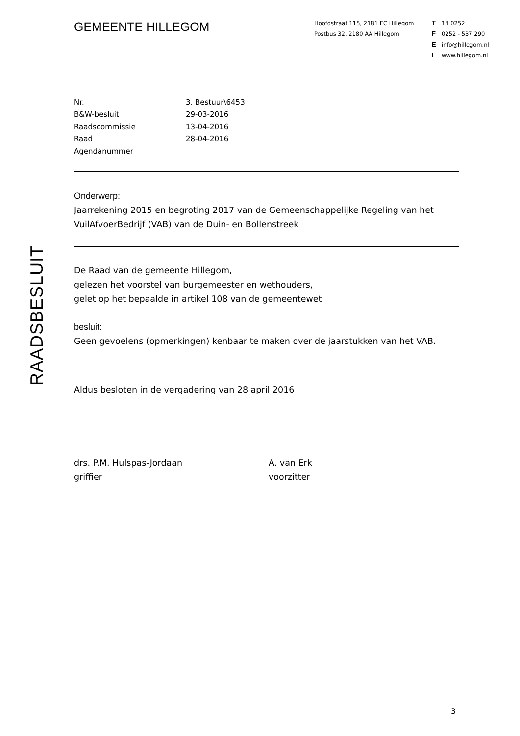GEMEENTE HILLEGOM
Hoofdstraat 115, 2181 EC Hillegom
Postbus 32, 2180 AA Hillegom
T 14 0252
F 0252 - 537 290
Einfo@hillegom.nl
Iwww.hillegom.nl
RAADSBESLUIT
Nr. 3. Bestuur\6453
B&W-besluit 29-03-2016
Raadscommissie 13-04-2016
Raad 28-04-2016
Agendanummer
Onderwerp:
Jaarrekening 2015 en begroting 2017 van de Gemeenschappelijke Regeling van het VuilAfvoerBedrijf (VAB) van de Duin- en Bollenstreek
De Raad van de gemeente Hillegom,
gelezen het voorstel van burgemeester en wethouders,
gelet op het bepaalde in artikel 108 van de gemeentewet
besluit:
Geen gevoelens (opmerkingen) kenbaar te maken over de jaarstukken van het VAB.
Aldus besloten in de vergadering van 28 april 2016
drs. P.M. Hulspas-Jordaan
griffier
A. van Erk
voorzitter
3